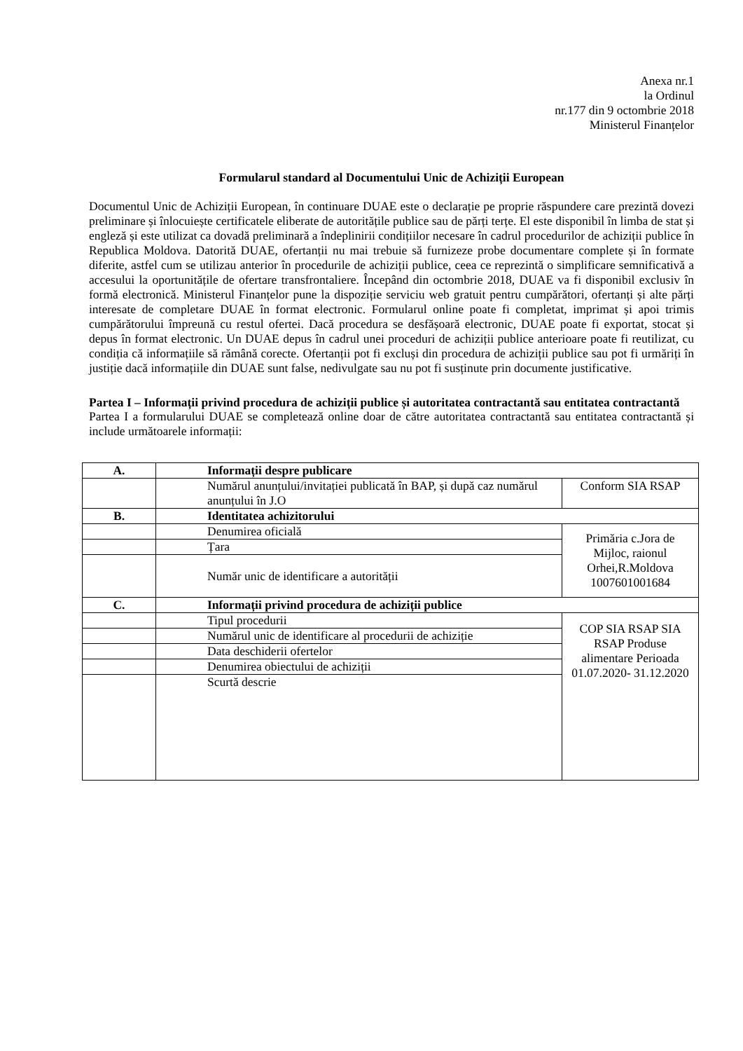Anexa nr.1
la Ordinul
nr.177 din 9 octombrie 2018
Ministerul Finanțelor
Formularul standard al Documentului Unic de Achiziții European
Documentul Unic de Achiziții European, în continuare DUAE este o declarație pe proprie răspundere care prezintă dovezi preliminare și înlocuiește certificatele eliberate de autoritățile publice sau de părți terțe. El este disponibil în limba de stat și engleză și este utilizat ca dovadă preliminară a îndeplinirii condițiilor necesare în cadrul procedurilor de achiziții publice în Republica Moldova. Datorită DUAE, ofertanții nu mai trebuie să furnizeze probe documentare complete și în formate diferite, astfel cum se utilizau anterior în procedurile de achiziții publice, ceea ce reprezintă o simplificare semnificativă a accesului la oportunitățile de ofertare transfrontaliere. Începând din octombrie 2018, DUAE va fi disponibil exclusiv în formă electronică. Ministerul Finanțelor pune la dispoziție serviciu web gratuit pentru cumpărători, ofertanți și alte părți interesate de completare DUAE în format electronic. Formularul online poate fi completat, imprimat și apoi trimis cumpărătorului împreună cu restul ofertei. Dacă procedura se desfășoară electronic, DUAE poate fi exportat, stocat și depus în format electronic. Un DUAE depus în cadrul unei proceduri de achiziții publice anterioare poate fi reutilizat, cu condiția că informațiile să rămână corecte. Ofertanții pot fi excluși din procedura de achiziții publice sau pot fi urmăriți în justiție dacă informațiile din DUAE sunt false, nedivulgate sau nu pot fi susținute prin documente justificative.
Partea I – Informații privind procedura de achiziții publice și autoritatea contractantă sau entitatea contractantă
Partea I a formularului DUAE se completează online doar de către autoritatea contractantă sau entitatea contractantă și include următoarele informații:
| A. | Informații despre publicare | |
| | Numărul anunțului/invitației publicată în BAP, și după caz numărul anunțului în J.O | Conform SIA RSAP |
| B. | Identitatea achizitorului | |
| | Denumirea oficială | Primăria c.Jora de Mijloc, raionul Orhei,R.Moldova 1007601001684 |
| | Țara | |
| | Număr unic de identificare a autorității | |
| C. | Informații privind procedura de achiziții publice | |
| | Tipul procedurii | COP SIA RSAP SIA RSAP Produse alimentare Perioada 01.07.2020- 31.12.2020 |
| | Numărul unic de identificare al procedurii de achiziție | |
| | Data deschiderii ofertelor | |
| | Denumirea obiectului de achiziții | |
| | Scurtă descrie | |